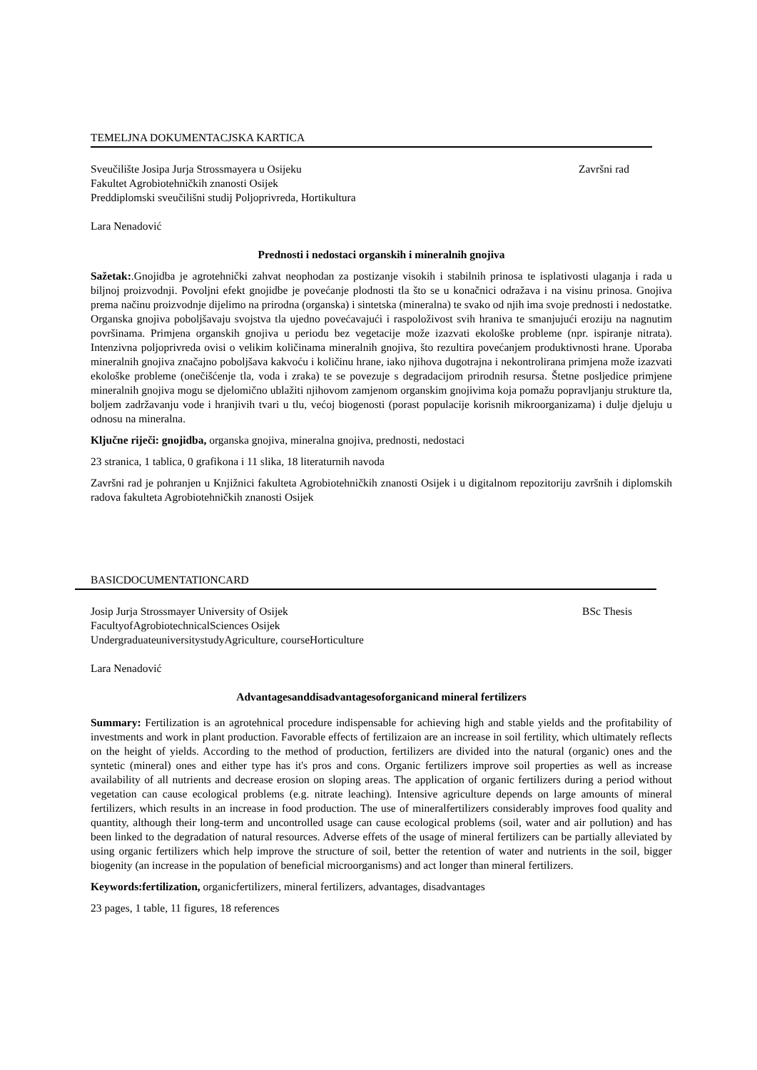TEMELJNA DOKUMENTACJSKA KARTICA
Sveučilište Josipa Jurja Strossmayera u Osijeku Završni rad
Fakultet Agrobiotehničkih znanosti Osijek
Preddiplomski sveučilišni studij Poljoprivreda, Hortikultura
Lara Nenadović
Prednosti i nedostaci organskih i mineralnih gnojiva
Sažetak:.Gnojidba je agrotehnički zahvat neophodan za postizanje visokih i stabilnih prinosa te isplativosti ulaganja i rada u biljnoj proizvodnji. Povoljni efekt gnojidbe je povećanje plodnosti tla što se u konačnici odražava i na visinu prinosa. Gnojiva prema načinu proizvodnje dijelimo na prirodna (organska) i sintetska (mineralna) te svako od njih ima svoje prednosti i nedostatke. Organska gnojiva poboljšavaju svojstva tla ujedno povećavajući i raspoloživost svih hraniva te smanjujući eroziju na nagnutim površinama. Primjena organskih gnojiva u periodu bez vegetacije može izazvati ekološke probleme (npr. ispiranje nitrata). Intenzivna poljoprivreda ovisi o velikim količinama mineralnih gnojiva, što rezultira povećanjem produktivnosti hrane. Uporaba mineralnih gnojiva značajno poboljšava kakvoću i količinu hrane, iako njihova dugotrajna i nekontrolirana primjena može izazvati ekološke probleme (onečišćenje tla, voda i zraka) te se povezuje s degradacijom prirodnih resursa. Štetne posljedice primjene mineralnih gnojiva mogu se djelomično ublažiti njihovom zamjenom organskim gnojivima koja pomažu popravljanju strukture tla, boljem zadržavanju vode i hranjivih tvari u tlu, većoj biogenosti (porast populacije korisnih mikroorganizama) i dulje djeluju u odnosu na mineralna.
Ključne riječi: gnojidba, organska gnojiva, mineralna gnojiva, prednosti, nedostaci
23 stranica, 1 tablica, 0 grafikona i 11 slika, 18 literaturnih navoda
Završni rad je pohranjen u Knjižnici fakulteta Agrobiotehničkih znanosti Osijek i u digitalnom repozitoriju završnih i diplomskih radova fakulteta Agrobiotehničkih znanosti Osijek
BASICDOCUMENTATIONCARD
Josip Jurja Strossmayer University of Osijek BSc Thesis
FacultyofAgrobiotechnicalSciences Osijek
UndergraduateuniversitystudyAgriculture, courseHorticulture
Lara Nenadović
Advantagesanddisadvantagesoforganicand mineral fertilizers
Summary: Fertilization is an agrotehnical procedure indispensable for achieving high and stable yields and the profitability of investments and work in plant production. Favorable effects of fertilizaion are an increase in soil fertility, which ultimately reflects on the height of yields. According to the method of production, fertilizers are divided into the natural (organic) ones and the syntetic (mineral) ones and either type has it's pros and cons. Organic fertilizers improve soil properties as well as increase availability of all nutrients and decrease erosion on sloping areas. The application of organic fertilizers during a period without vegetation can cause ecological problems (e.g. nitrate leaching). Intensive agriculture depends on large amounts of mineral fertilizers, which results in an increase in food production. The use of mineralfertilizers considerably improves food quality and quantity, although their long-term and uncontrolled usage can cause ecological problems (soil, water and air pollution) and has been linked to the degradation of natural resources. Adverse effets of the usage of mineral fertilizers can be partially alleviated by using organic fertilizers which help improve the structure of soil, better the retention of water and nutrients in the soil, bigger biogenity (an increase in the population of beneficial microorganisms) and act longer than mineral fertilizers.
Keywords:fertilization, organicfertilizers, mineral fertilizers, advantages, disadvantages
23 pages, 1 table, 11 figures, 18 references